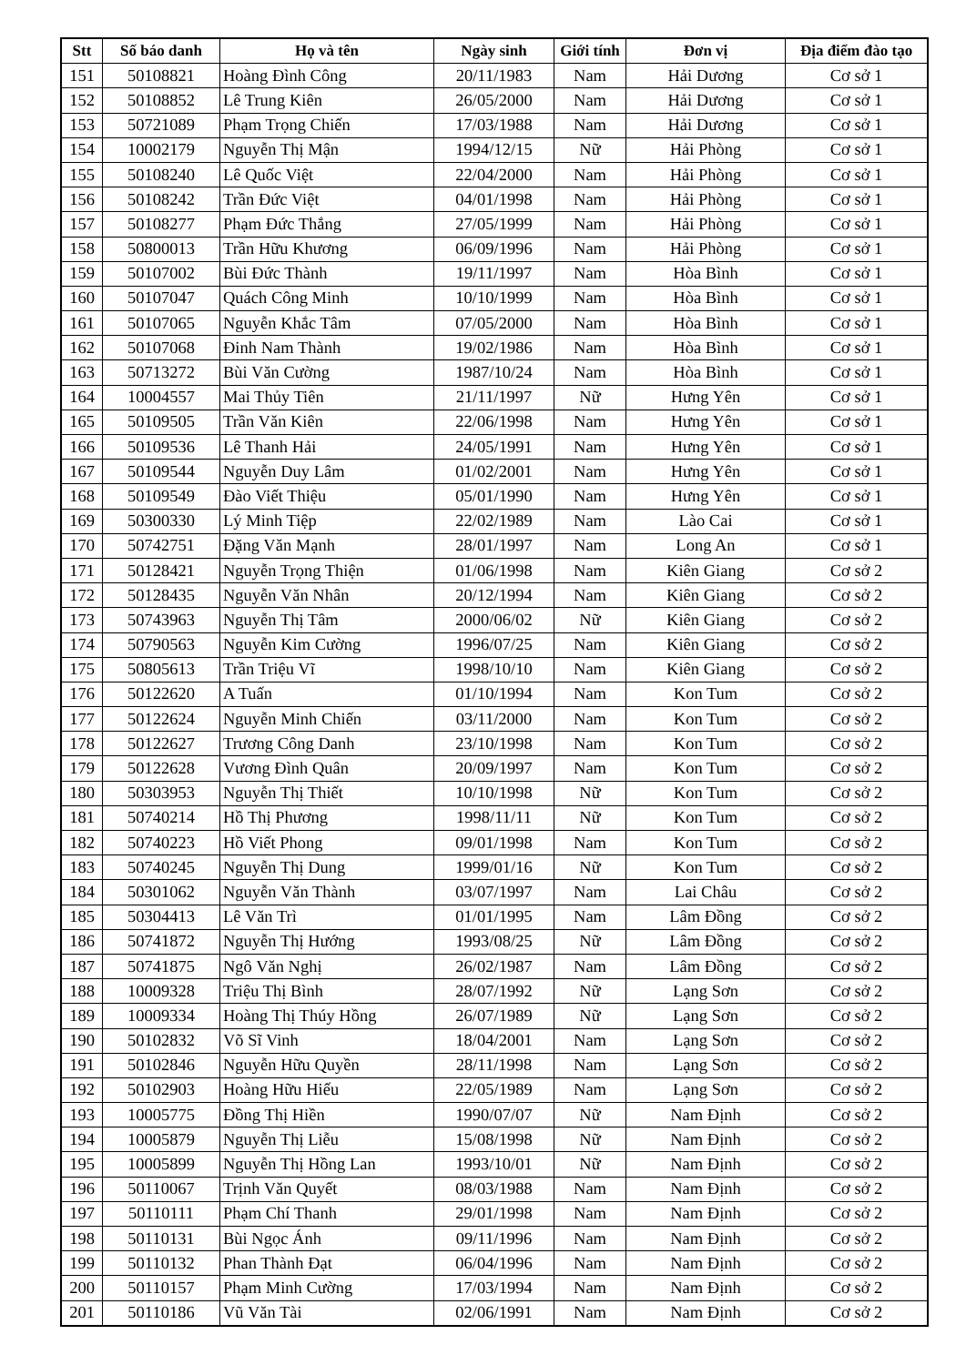| Stt | Số báo danh | Họ và tên | Ngày sinh | Giới tính | Đơn vị | Địa điểm đào tạo |
| --- | --- | --- | --- | --- | --- | --- |
| 151 | 50108821 | Hoàng Đình Công | 20/11/1983 | Nam | Hải Dương | Cơ sở 1 |
| 152 | 50108852 | Lê Trung Kiên | 26/05/2000 | Nam | Hải Dương | Cơ sở 1 |
| 153 | 50721089 | Phạm Trọng Chiến | 17/03/1988 | Nam | Hải Dương | Cơ sở 1 |
| 154 | 10002179 | Nguyễn Thị Mận | 1994/12/15 | Nữ | Hải Phòng | Cơ sở 1 |
| 155 | 50108240 | Lê Quốc Việt | 22/04/2000 | Nam | Hải Phòng | Cơ sở 1 |
| 156 | 50108242 | Trần Đức Việt | 04/01/1998 | Nam | Hải Phòng | Cơ sở 1 |
| 157 | 50108277 | Phạm Đức Thắng | 27/05/1999 | Nam | Hải Phòng | Cơ sở 1 |
| 158 | 50800013 | Trần Hữu Khương | 06/09/1996 | Nam | Hải Phòng | Cơ sở 1 |
| 159 | 50107002 | Bùi Đức Thành | 19/11/1997 | Nam | Hòa Bình | Cơ sở 1 |
| 160 | 50107047 | Quách Công Minh | 10/10/1999 | Nam | Hòa Bình | Cơ sở 1 |
| 161 | 50107065 | Nguyễn Khắc Tâm | 07/05/2000 | Nam | Hòa Bình | Cơ sở 1 |
| 162 | 50107068 | Đinh Nam Thành | 19/02/1986 | Nam | Hòa Bình | Cơ sở 1 |
| 163 | 50713272 | Bùi Văn Cường | 1987/10/24 | Nam | Hòa Bình | Cơ sở 1 |
| 164 | 10004557 | Mai Thủy Tiên | 21/11/1997 | Nữ | Hưng Yên | Cơ sở 1 |
| 165 | 50109505 | Trần Văn Kiên | 22/06/1998 | Nam | Hưng Yên | Cơ sở 1 |
| 166 | 50109536 | Lê Thanh Hải | 24/05/1991 | Nam | Hưng Yên | Cơ sở 1 |
| 167 | 50109544 | Nguyễn Duy Lâm | 01/02/2001 | Nam | Hưng Yên | Cơ sở 1 |
| 168 | 50109549 | Đào Viết Thiệu | 05/01/1990 | Nam | Hưng Yên | Cơ sở 1 |
| 169 | 50300330 | Lý Minh Tiệp | 22/02/1989 | Nam | Lào Cai | Cơ sở 1 |
| 170 | 50742751 | Đặng Văn Mạnh | 28/01/1997 | Nam | Long An | Cơ sở 1 |
| 171 | 50128421 | Nguyễn Trọng Thiện | 01/06/1998 | Nam | Kiên Giang | Cơ sở 2 |
| 172 | 50128435 | Nguyễn Văn Nhân | 20/12/1994 | Nam | Kiên Giang | Cơ sở 2 |
| 173 | 50743963 | Nguyễn Thị Tâm | 2000/06/02 | Nữ | Kiên Giang | Cơ sở 2 |
| 174 | 50790563 | Nguyễn Kim Cường | 1996/07/25 | Nam | Kiên Giang | Cơ sở 2 |
| 175 | 50805613 | Trần Triệu Vĩ | 1998/10/10 | Nam | Kiên Giang | Cơ sở 2 |
| 176 | 50122620 | A Tuấn | 01/10/1994 | Nam | Kon Tum | Cơ sở 2 |
| 177 | 50122624 | Nguyễn Minh Chiến | 03/11/2000 | Nam | Kon Tum | Cơ sở 2 |
| 178 | 50122627 | Trương Công Danh | 23/10/1998 | Nam | Kon Tum | Cơ sở 2 |
| 179 | 50122628 | Vương Đình Quân | 20/09/1997 | Nam | Kon Tum | Cơ sở 2 |
| 180 | 50303953 | Nguyễn Thị Thiết | 10/10/1998 | Nữ | Kon Tum | Cơ sở 2 |
| 181 | 50740214 | Hồ Thị Phương | 1998/11/11 | Nữ | Kon Tum | Cơ sở 2 |
| 182 | 50740223 | Hồ Viết Phong | 09/01/1998 | Nam | Kon Tum | Cơ sở 2 |
| 183 | 50740245 | Nguyễn Thị Dung | 1999/01/16 | Nữ | Kon Tum | Cơ sở 2 |
| 184 | 50301062 | Nguyễn Văn Thành | 03/07/1997 | Nam | Lai Châu | Cơ sở 2 |
| 185 | 50304413 | Lê Văn Trì | 01/01/1995 | Nam | Lâm Đồng | Cơ sở 2 |
| 186 | 50741872 | Nguyễn Thị Hướng | 1993/08/25 | Nữ | Lâm Đồng | Cơ sở 2 |
| 187 | 50741875 | Ngô Văn Nghị | 26/02/1987 | Nam | Lâm Đồng | Cơ sở 2 |
| 188 | 10009328 | Triệu Thị Bình | 28/07/1992 | Nữ | Lạng Sơn | Cơ sở 2 |
| 189 | 10009334 | Hoàng Thị Thúy Hồng | 26/07/1989 | Nữ | Lạng Sơn | Cơ sở 2 |
| 190 | 50102832 | Võ Sĩ Vinh | 18/04/2001 | Nam | Lạng Sơn | Cơ sở 2 |
| 191 | 50102846 | Nguyễn Hữu Quyền | 28/11/1998 | Nam | Lạng Sơn | Cơ sở 2 |
| 192 | 50102903 | Hoàng Hữu Hiếu | 22/05/1989 | Nam | Lạng Sơn | Cơ sở 2 |
| 193 | 10005775 | Đồng Thị Hiền | 1990/07/07 | Nữ | Nam Định | Cơ sở 2 |
| 194 | 10005879 | Nguyễn Thị Liễu | 15/08/1998 | Nữ | Nam Định | Cơ sở 2 |
| 195 | 10005899 | Nguyễn Thị Hồng Lan | 1993/10/01 | Nữ | Nam Định | Cơ sở 2 |
| 196 | 50110067 | Trịnh Văn Quyết | 08/03/1988 | Nam | Nam Định | Cơ sở 2 |
| 197 | 50110111 | Phạm Chí Thanh | 29/01/1998 | Nam | Nam Định | Cơ sở 2 |
| 198 | 50110131 | Bùi Ngọc Ánh | 09/11/1996 | Nam | Nam Định | Cơ sở 2 |
| 199 | 50110132 | Phan Thành Đạt | 06/04/1996 | Nam | Nam Định | Cơ sở 2 |
| 200 | 50110157 | Phạm Minh Cường | 17/03/1994 | Nam | Nam Định | Cơ sở 2 |
| 201 | 50110186 | Vũ Văn Tài | 02/06/1991 | Nam | Nam Định | Cơ sở 2 |